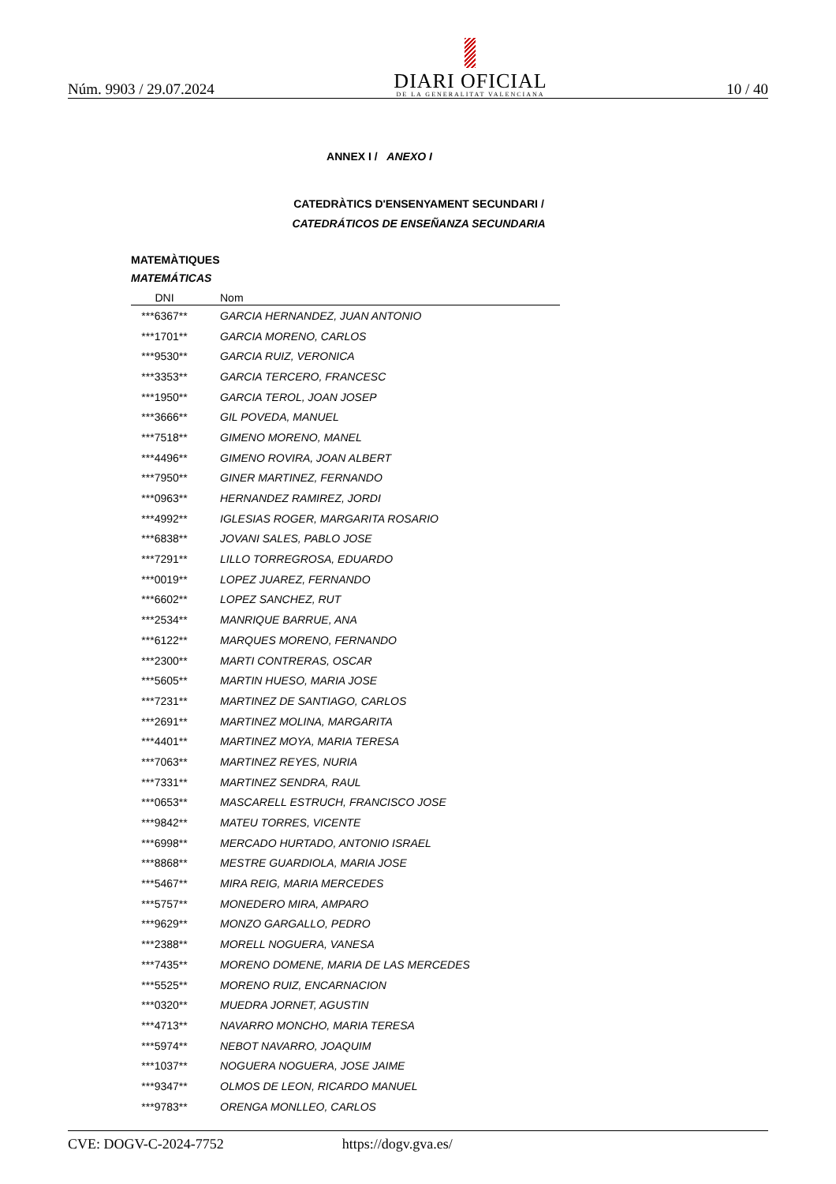Núm. 9903 / 29.07.2024
DIARI OFICIAL
DE LA GENERALITAT VALENCIANA
10 / 40
ANNEX I / ANEXO I
CATEDRÀTICS D'ENSENYAMENT SECUNDARI /
CATEDRÁTICOS DE ENSEÑANZA SECUNDARIA
MATEMÀTIQUES
MATEMÁTICAS
| DNI | Nom |
| --- | --- |
| ***6367** | GARCIA HERNANDEZ, JUAN ANTONIO |
| ***1701** | GARCIA MORENO, CARLOS |
| ***9530** | GARCIA RUIZ, VERONICA |
| ***3353** | GARCIA TERCERO, FRANCESC |
| ***1950** | GARCIA TEROL, JOAN JOSEP |
| ***3666** | GIL POVEDA, MANUEL |
| ***7518** | GIMENO MORENO, MANEL |
| ***4496** | GIMENO ROVIRA, JOAN ALBERT |
| ***7950** | GINER MARTINEZ, FERNANDO |
| ***0963** | HERNANDEZ RAMIREZ, JORDI |
| ***4992** | IGLESIAS ROGER, MARGARITA ROSARIO |
| ***6838** | JOVANI SALES, PABLO JOSE |
| ***7291** | LILLO TORREGROSA, EDUARDO |
| ***0019** | LOPEZ JUAREZ, FERNANDO |
| ***6602** | LOPEZ SANCHEZ, RUT |
| ***2534** | MANRIQUE BARRUE, ANA |
| ***6122** | MARQUES MORENO, FERNANDO |
| ***2300** | MARTI CONTRERAS, OSCAR |
| ***5605** | MARTIN HUESO, MARIA JOSE |
| ***7231** | MARTINEZ DE SANTIAGO, CARLOS |
| ***2691** | MARTINEZ MOLINA, MARGARITA |
| ***4401** | MARTINEZ MOYA, MARIA TERESA |
| ***7063** | MARTINEZ REYES, NURIA |
| ***7331** | MARTINEZ SENDRA, RAUL |
| ***0653** | MASCARELL ESTRUCH, FRANCISCO JOSE |
| ***9842** | MATEU TORRES, VICENTE |
| ***6998** | MERCADO HURTADO, ANTONIO ISRAEL |
| ***8868** | MESTRE GUARDIOLA, MARIA JOSE |
| ***5467** | MIRA REIG, MARIA MERCEDES |
| ***5757** | MONEDERO MIRA, AMPARO |
| ***9629** | MONZO GARGALLO, PEDRO |
| ***2388** | MORELL NOGUERA, VANESA |
| ***7435** | MORENO DOMENE, MARIA DE LAS MERCEDES |
| ***5525** | MORENO RUIZ, ENCARNACION |
| ***0320** | MUEDRA JORNET, AGUSTIN |
| ***4713** | NAVARRO MONCHO, MARIA TERESA |
| ***5974** | NEBOT NAVARRO, JOAQUIM |
| ***1037** | NOGUERA NOGUERA, JOSE JAIME |
| ***9347** | OLMOS DE LEON, RICARDO MANUEL |
| ***9783** | ORENGA MONLLEO, CARLOS |
CVE: DOGV-C-2024-7752 https://dogv.gva.es/